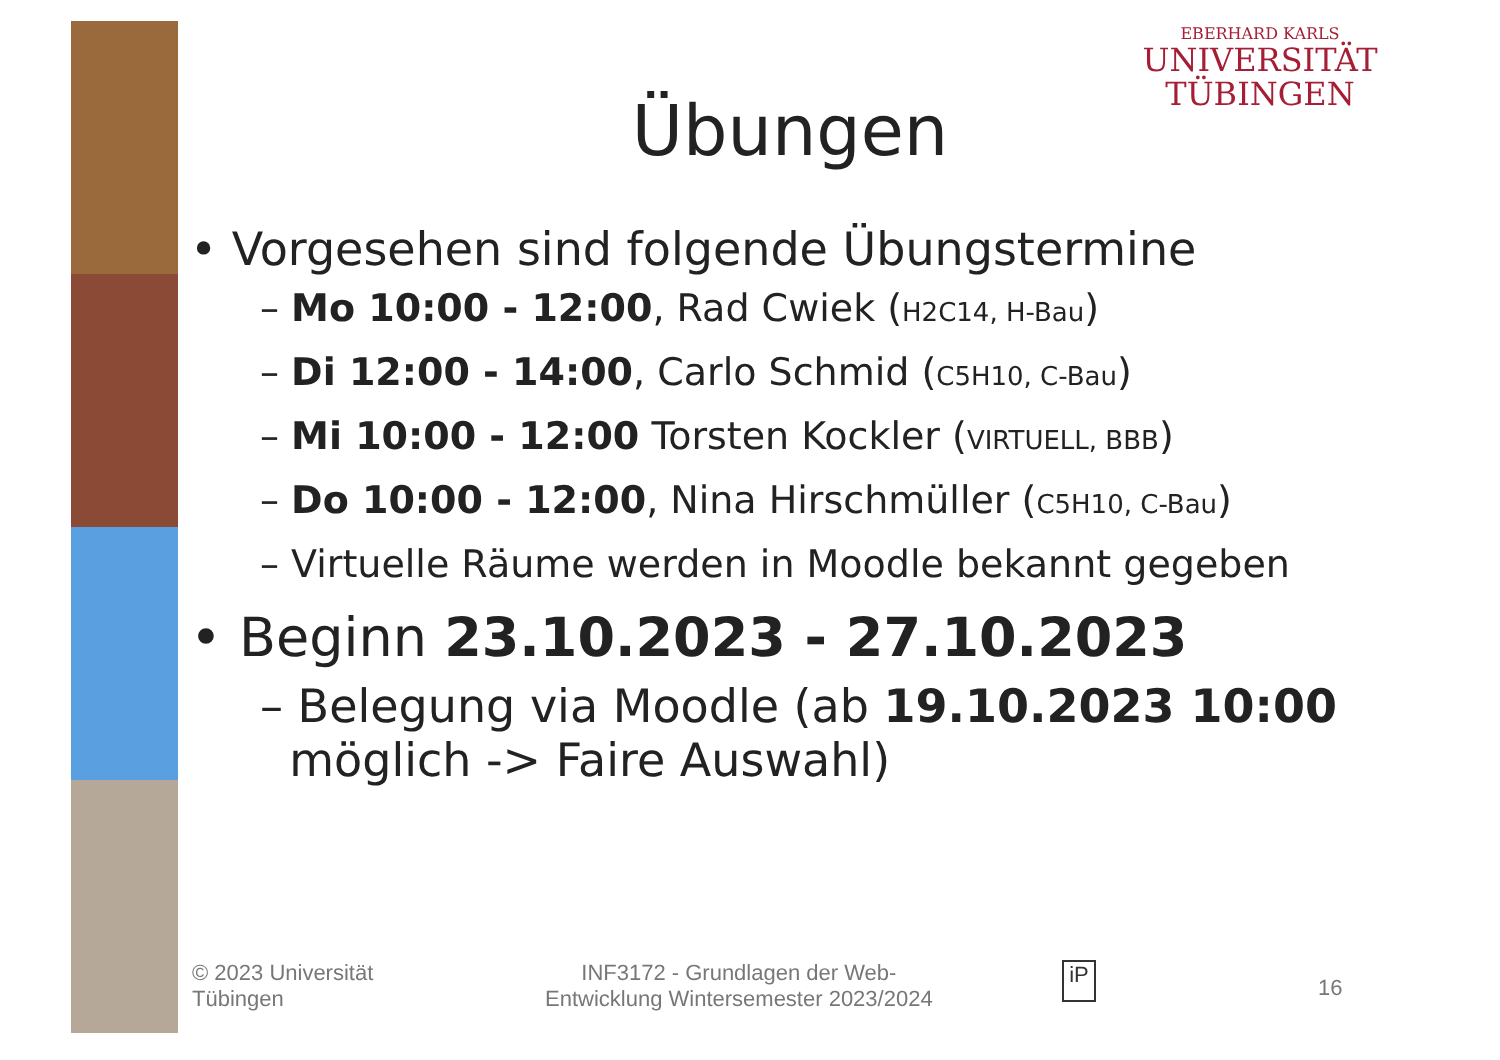EBERHARD KARLS
UNIVERSITÄT
TÜBINGEN
Übungen
• Vorgesehen sind folgende Übungstermine
– Mo 10:00 - 12:00, Rad Cwiek (H2C14, H-Bau)
– Di 12:00 - 14:00, Carlo Schmid (C5H10, C-Bau)
– Mi 10:00 - 12:00 Torsten Kockler (VIRTUELL, BBB)
– Do 10:00 - 12:00, Nina Hirschmüller (C5H10, C-Bau)
– Virtuelle Räume werden in Moodle bekannt gegeben
• Beginn 23.10.2023 - 27.10.2023
– Belegung via Moodle (ab 19.10.2023 10:00
möglich -> Faire Auswahl)
© 2023 Universität
Tübingen
INF3172 - Grundlagen der Web-
Entwicklung Wintersemester 2023/2024
iP
16